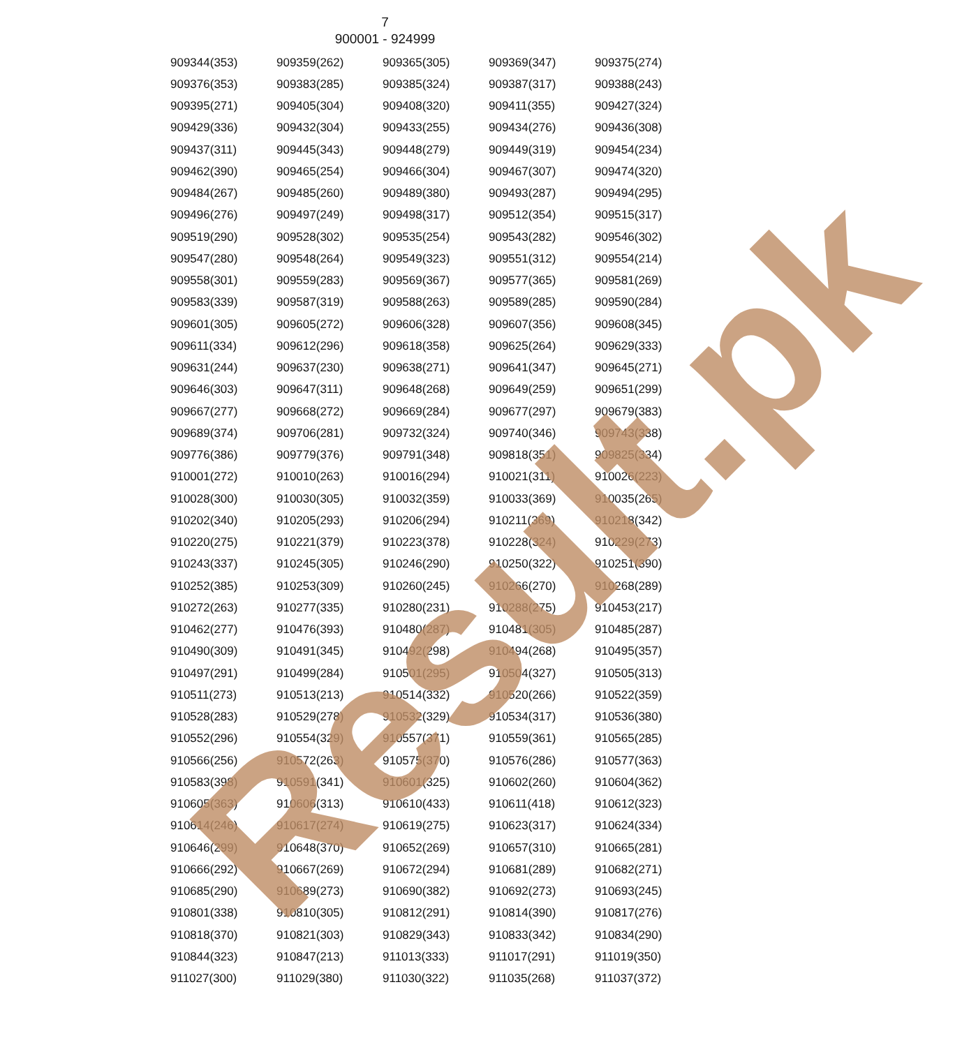7
900001 - 924999
| 909344(353) | 909359(262) | 909365(305) | 909369(347) | 909375(274) |
| 909376(353) | 909383(285) | 909385(324) | 909387(317) | 909388(243) |
| 909395(271) | 909405(304) | 909408(320) | 909411(355) | 909427(324) |
| 909429(336) | 909432(304) | 909433(255) | 909434(276) | 909436(308) |
| 909437(311) | 909445(343) | 909448(279) | 909449(319) | 909454(234) |
| 909462(390) | 909465(254) | 909466(304) | 909467(307) | 909474(320) |
| 909484(267) | 909485(260) | 909489(380) | 909493(287) | 909494(295) |
| 909496(276) | 909497(249) | 909498(317) | 909512(354) | 909515(317) |
| 909519(290) | 909528(302) | 909535(254) | 909543(282) | 909546(302) |
| 909547(280) | 909548(264) | 909549(323) | 909551(312) | 909554(214) |
| 909558(301) | 909559(283) | 909569(367) | 909577(365) | 909581(269) |
| 909583(339) | 909587(319) | 909588(263) | 909589(285) | 909590(284) |
| 909601(305) | 909605(272) | 909606(328) | 909607(356) | 909608(345) |
| 909611(334) | 909612(296) | 909618(358) | 909625(264) | 909629(333) |
| 909631(244) | 909637(230) | 909638(271) | 909641(347) | 909645(271) |
| 909646(303) | 909647(311) | 909648(268) | 909649(259) | 909651(299) |
| 909667(277) | 909668(272) | 909669(284) | 909677(297) | 909679(383) |
| 909689(374) | 909706(281) | 909732(324) | 909740(346) | 909743(338) |
| 909776(386) | 909779(376) | 909791(348) | 909818(351) | 909825(334) |
| 910001(272) | 910010(263) | 910016(294) | 910021(311) | 910026(223) |
| 910028(300) | 910030(305) | 910032(359) | 910033(369) | 910035(265) |
| 910202(340) | 910205(293) | 910206(294) | 910211(369) | 910218(342) |
| 910220(275) | 910221(379) | 910223(378) | 910228(324) | 910229(273) |
| 910243(337) | 910245(305) | 910246(290) | 910250(322) | 910251(390) |
| 910252(385) | 910253(309) | 910260(245) | 910266(270) | 910268(289) |
| 910272(263) | 910277(335) | 910280(231) | 910288(275) | 910453(217) |
| 910462(277) | 910476(393) | 910480(287) | 910481(305) | 910485(287) |
| 910490(309) | 910491(345) | 910492(298) | 910494(268) | 910495(357) |
| 910497(291) | 910499(284) | 910501(295) | 910504(327) | 910505(313) |
| 910511(273) | 910513(213) | 910514(332) | 910520(266) | 910522(359) |
| 910528(283) | 910529(278) | 910532(329) | 910534(317) | 910536(380) |
| 910552(296) | 910554(329) | 910557(371) | 910559(361) | 910565(285) |
| 910566(256) | 910572(263) | 910575(370) | 910576(286) | 910577(363) |
| 910583(398) | 910591(341) | 910601(325) | 910602(260) | 910604(362) |
| 910605(363) | 910606(313) | 910610(433) | 910611(418) | 910612(323) |
| 910614(246) | 910617(274) | 910619(275) | 910623(317) | 910624(334) |
| 910646(299) | 910648(370) | 910652(269) | 910657(310) | 910665(281) |
| 910666(292) | 910667(269) | 910672(294) | 910681(289) | 910682(271) |
| 910685(290) | 910689(273) | 910690(382) | 910692(273) | 910693(245) |
| 910801(338) | 910810(305) | 910812(291) | 910814(390) | 910817(276) |
| 910818(370) | 910821(303) | 910829(343) | 910833(342) | 910834(290) |
| 910844(323) | 910847(213) | 911013(333) | 911017(291) | 911019(350) |
| 911027(300) | 911029(380) | 911030(322) | 911035(268) | 911037(372) |
Result.pk